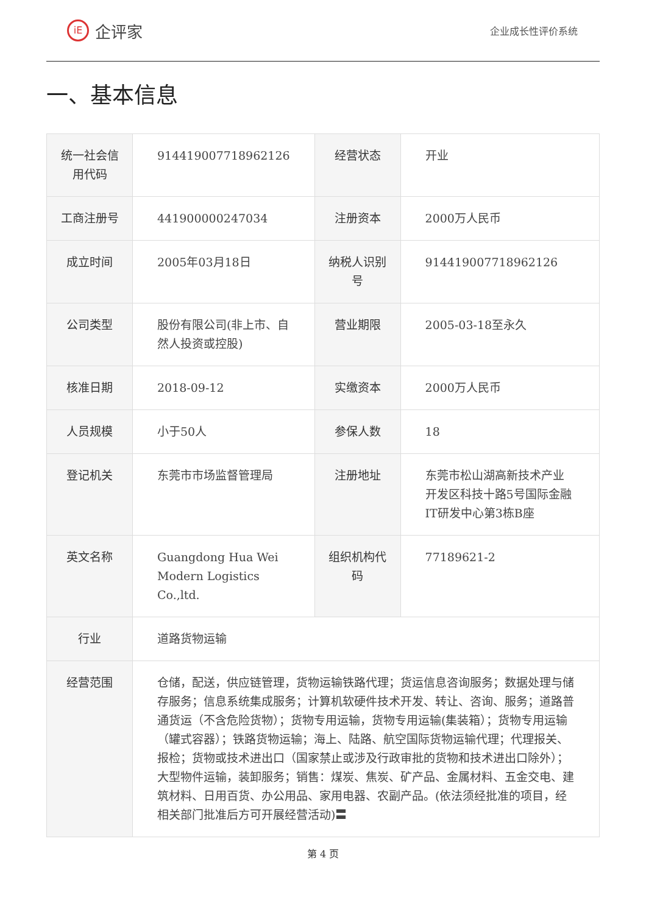iE 企评家
企业成长性评价系统
一、基本信息
| 统一社会信用代码 | 914419007718962126 | 经营状态 | 开业 |
| 工商注册号 | 441900000247034 | 注册资本 | 2000万人民币 |
| 成立时间 | 2005年03月18日 | 纳税人识别号 | 914419007718962126 |
| 公司类型 | 股份有限公司(非上市、自然人投资或控股) | 营业期限 | 2005-03-18至永久 |
| 核准日期 | 2018-09-12 | 实缴资本 | 2000万人民币 |
| 人员规模 | 小于50人 | 参保人数 | 18 |
| 登记机关 | 东莞市市场监督管理局 | 注册地址 | 东莞市松山湖高新技术产业开发区科技十路5号国际金融IT研发中心第3栋B座 |
| 英文名称 | Guangdong Hua Wei Modern Logistics Co.,ltd. | 组织机构代码 | 77189621-2 |
| 行业 | 道路货物运输 | | |
| 经营范围 | 仓储，配送，供应链管理，货物运输铁路代理；货运信息咨询服务；数据处理与储存服务；信息系统集成服务；计算机软硬件技术开发、转让、咨询、服务；道路普通货运（不含危险货物）；货物专用运输，货物专用运输(集装箱）；货物专用运输（罐式容器）；铁路货物运输；海上、陆路、航空国际货物运输代理；代理报关、报检；货物或技术进出口（国家禁止或涉及行政审批的货物和技术进出口除外）；大型物件运输，装卸服务；销售：煤炭、焦炭、矿产品、金属材料、五金交电、建筑材料、日用百货、办公用品、家用电器、农副产品。(依法须经批准的项目，经相关部门批准后方可开展经营活动)〓 | | |
第 4 页